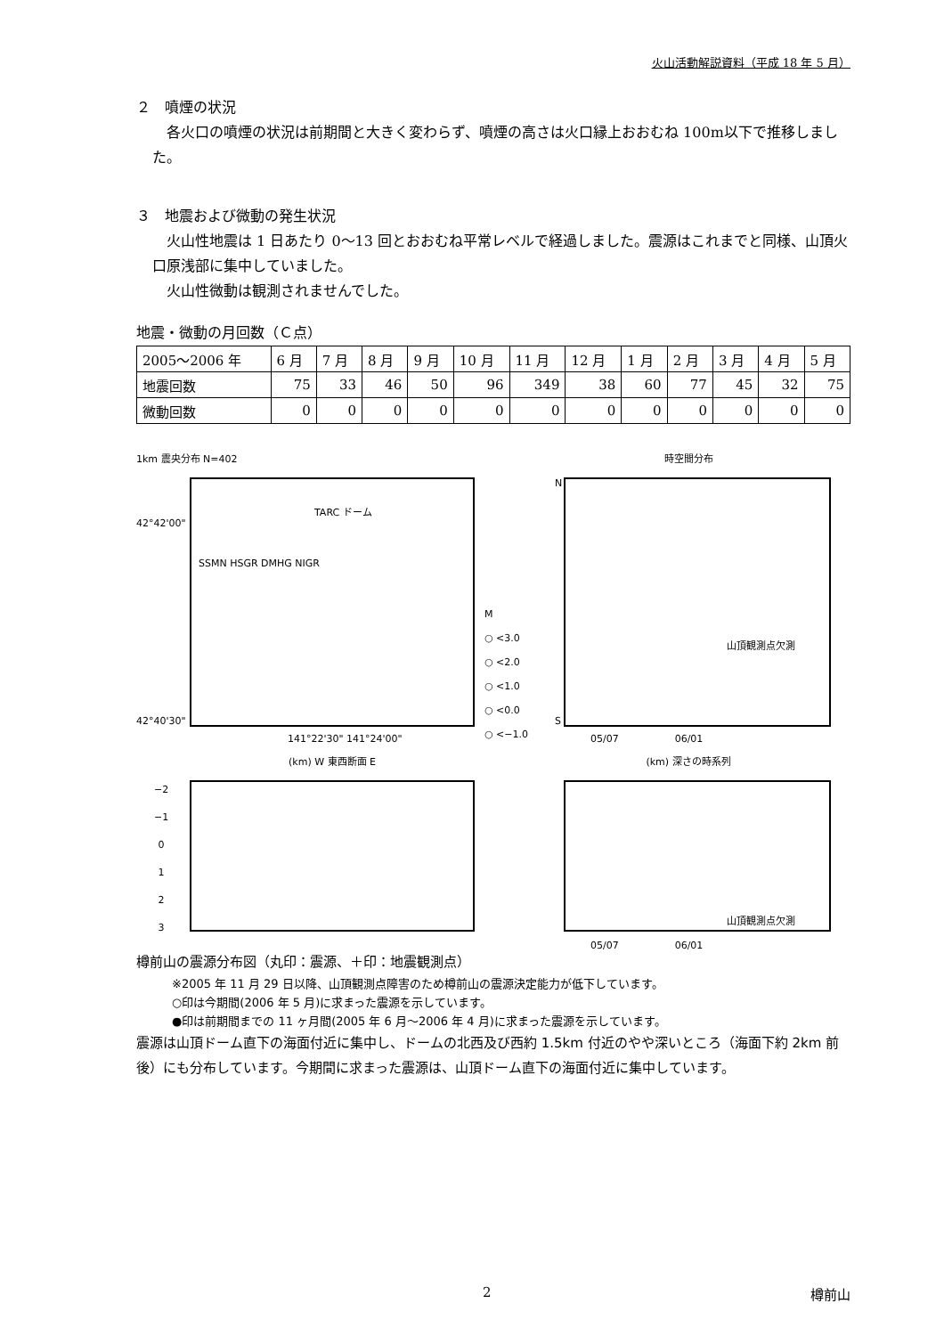火山活動解説資料（平成 18 年 5 月）
２　噴煙の状況
各火口の噴煙の状況は前期間と大きく変わらず、噴煙の高さは火口縁上おおむね 100m以下で推移しました。
３　地震および微動の発生状況
火山性地震は 1 日あたり 0～13 回とおおむね平常レベルで経過しました。震源はこれまでと同様、山頂火口原浅部に集中していました。
火山性微動は観測されませんでした。
地震・微動の月回数（Ｃ点）
| 2005～2006 年 | 6 月 | 7 月 | 8 月 | 9 月 | 10 月 | 11 月 | 12 月 | 1 月 | 2 月 | 3 月 | 4 月 | 5 月 |
| 地震回数 | 75 | 33 | 46 | 50 | 96 | 349 | 38 | 60 | 77 | 45 | 32 | 75 |
| 微動回数 | 0 | 0 | 0 | 0 | 0 | 0 | 0 | 0 | 0 | 0 | 0 | 0 |
1km 震央分布 N=402
TARC ドーム
SSMN HSGR DMHG NIGR
42°42'00"
42°40'30"
141°22'30" 141°24'00"
M
○ <3.0
○ <2.0
○ <1.0
○ <0.0
○ <−1.0
時空間分布
山頂観測点欠測
N
S
05/07 06/01
(km) W 東西断面 E
−2
−1
0
1
2
3
(km) 深さの時系列
山頂観測点欠測
05/07 06/01
樽前山の震源分布図（丸印：震源、＋印：地震観測点）
※2005 年 11 月 29 日以降、山頂観測点障害のため樽前山の震源決定能力が低下しています。
○印は今期間(2006 年 5 月)に求まった震源を示しています。
●印は前期間までの 11 ヶ月間(2005 年 6 月～2006 年 4 月)に求まった震源を示しています。
震源は山頂ドーム直下の海面付近に集中し、ドームの北西及び西約 1.5km 付近のやや深いところ（海面下約 2km 前後）にも分布しています。今期間に求まった震源は、山頂ドーム直下の海面付近に集中しています。
2 樽前山